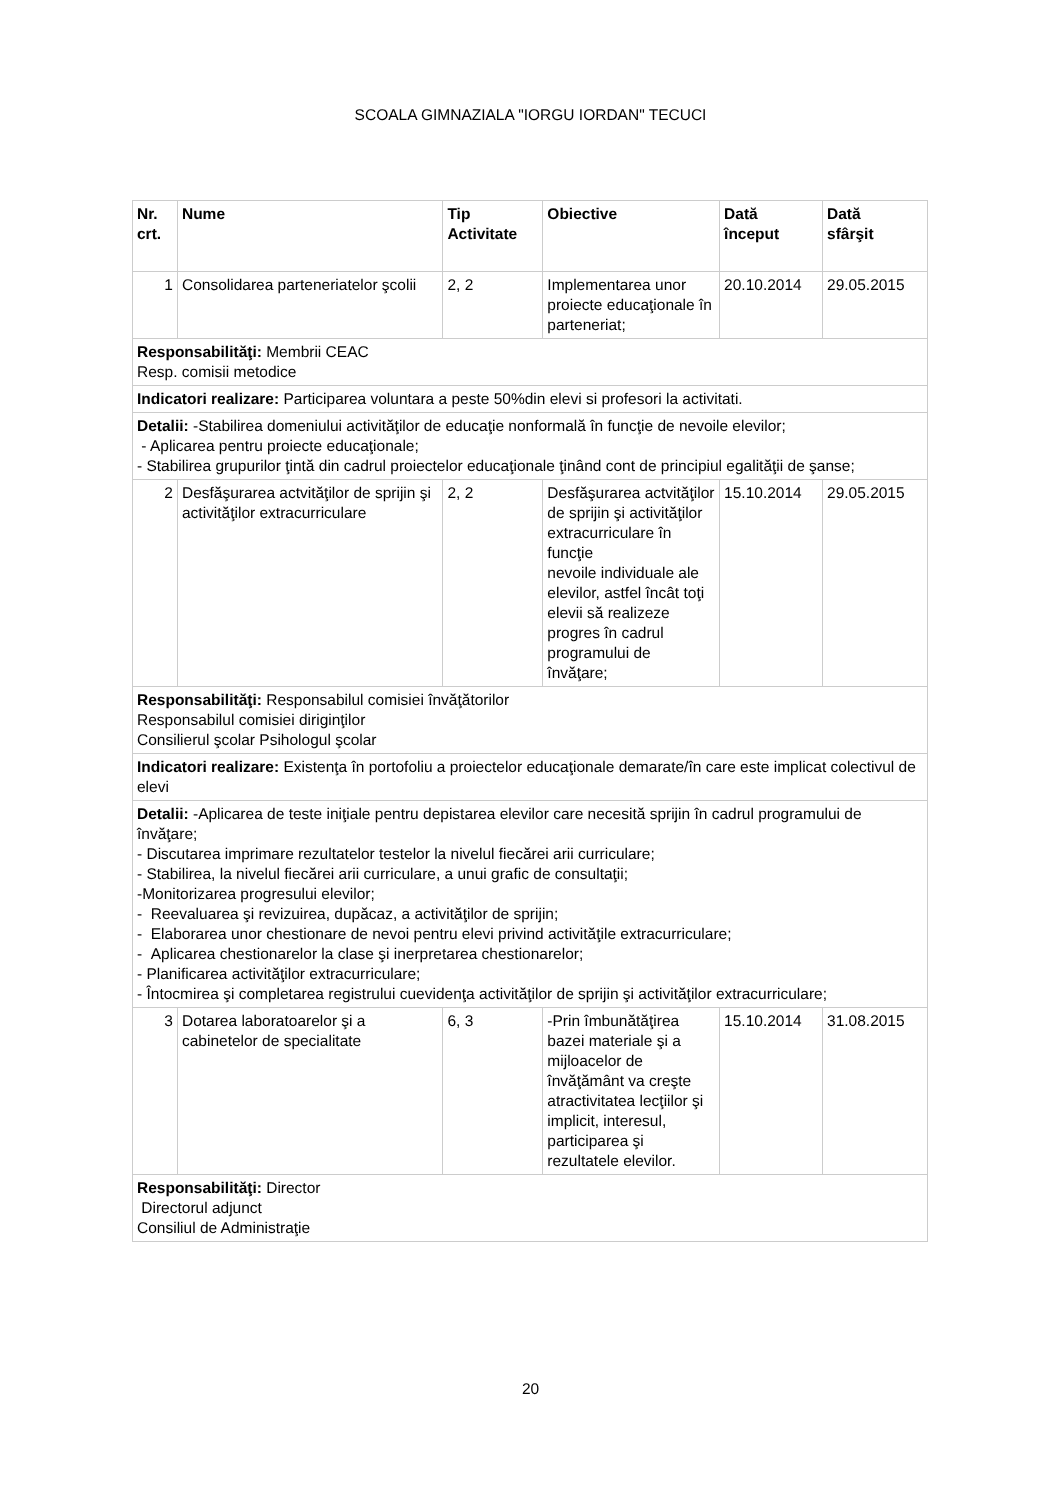SCOALA GIMNAZIALA "IORGU IORDAN" TECUCI
| Nr. crt. | Nume | Tip Activitate | Obiective | Dată început | Dată sfârşit |
| --- | --- | --- | --- | --- | --- |
| 1 | Consolidarea parteneriatelor şcolii | 2, 2 | Implementarea unor proiecte educaţionale în parteneriat; | 20.10.2014 | 29.05.2015 |
| Responsabilităţi: Membrii CEAC Resp. comisii metodice | | | | | |
| Indicatori realizare: Participarea voluntara a peste 50%din elevi si profesori la activitati. | | | | | |
| Detalii: -Stabilirea domeniului activităţilor de educaţie nonformală în funcţie de nevoile elevilor; - Aplicarea pentru proiecte educaţionale; - Stabilirea grupurilor ţintă din cadrul proiectelor educaţionale ţinând cont de principiul egalităţii de şanse; | | | | | |
| 2 | Desfăşurarea actvităţilor de sprijin şi activităţilor extracurriculare | 2, 2 | Desfăşurarea actvităţilor de sprijin şi activităţilor extracurriculare în funcţie nevoile individuale ale elevilor, astfel încât toţi elevii să realizeze progres în cadrul programului de învăţare; | 15.10.2014 | 29.05.2015 |
| Responsabilităţi: Responsabilul comisiei învăţătorilor Responsabilul comisiei diriginţilor Consilierul şcolar Psihologul şcolar | | | | | |
| Indicatori realizare: Existenţa în portofoliu a proiectelor educaţionale demarate/în care este implicat colectivul de elevi | | | | | |
| Detalii: -Aplicarea de teste iniţiale pentru depistarea elevilor care necesită sprijin în cadrul programului de învăţare; - Discutarea imprimare rezultatelor testelor la nivelul fiecărei arii curriculare; - Stabilirea, la nivelul fiecărei arii curriculare, a unui grafic de consultaţii; -Monitorizarea progresului elevilor; - Reevaluarea şi revizuirea, dupăcaz, a activităţilor de sprijin; - Elaborarea unor chestionare de nevoi pentru elevi privind activităţile extracurriculare; - Aplicarea chestionarelor la clase şi inerpretarea chestionarelor; - Planificarea activităţilor extracurriculare; - Întocmirea şi completarea registrului cuevidenţa activităţilor de sprijin şi activităţilor extracurriculare; | | | | | |
| 3 | Dotarea laboratoarelor şi a cabinetelor de specialitate | 6, 3 | -Prin îmbunătăţirea bazei materiale şi a mijloacelor de învăţământ va creşte atractivitatea lecţiilor şi implicit, interesul, participarea şi rezultatele elevilor. | 15.10.2014 | 31.08.2015 |
| Responsabilităţi: Director Directorul adjunct Consiliul de Administraţie | | | | | |
20